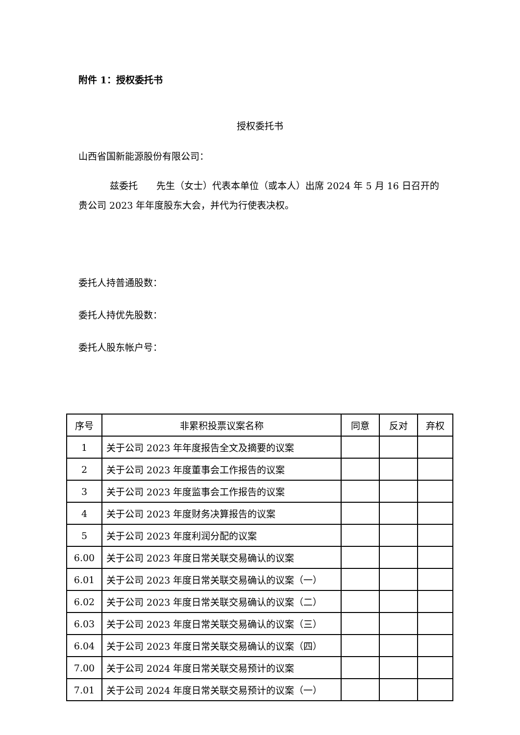附件 1：授权委托书
授权委托书
山西省国新能源股份有限公司：
兹委托　　先生（女士）代表本单位（或本人）出席 2024 年 5 月 16 日召开的贵公司 2023 年年度股东大会，并代为行使表决权。
委托人持普通股数：
委托人持优先股数：
委托人股东帐户号：
| 序号 | 非累积投票议案名称 | 同意 | 反对 | 弃权 |
| --- | --- | --- | --- | --- |
| 1 | 关于公司 2023 年年度报告全文及摘要的议案 | | | |
| 2 | 关于公司 2023 年度董事会工作报告的议案 | | | |
| 3 | 关于公司 2023 年度监事会工作报告的议案 | | | |
| 4 | 关于公司 2023 年度财务决算报告的议案 | | | |
| 5 | 关于公司 2023 年度利润分配的议案 | | | |
| 6.00 | 关于公司 2023 年度日常关联交易确认的议案 | | | |
| 6.01 | 关于公司 2023 年度日常关联交易确认的议案（一） | | | |
| 6.02 | 关于公司 2023 年度日常关联交易确认的议案（二） | | | |
| 6.03 | 关于公司 2023 年度日常关联交易确认的议案（三） | | | |
| 6.04 | 关于公司 2023 年度日常关联交易确认的议案（四） | | | |
| 7.00 | 关于公司 2024 年度日常关联交易预计的议案 | | | |
| 7.01 | 关于公司 2024 年度日常关联交易预计的议案（一） | | | |